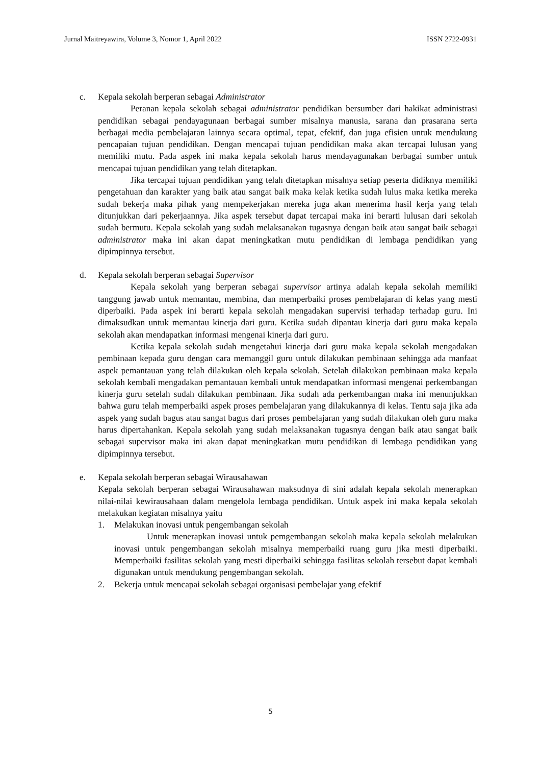Jurnal Maitreyawira, Volume 3, Nomor 1, April 2022 ISSN 2722-0931
c. Kepala sekolah berperan sebagai Administrator
Peranan kepala sekolah sebagai administrator pendidikan bersumber dari hakikat administrasi pendidikan sebagai pendayagunaan berbagai sumber misalnya manusia, sarana dan prasarana serta berbagai media pembelajaran lainnya secara optimal, tepat, efektif, dan juga efisien untuk mendukung pencapaian tujuan pendidikan. Dengan mencapai tujuan pendidikan maka akan tercapai lulusan yang memiliki mutu. Pada aspek ini maka kepala sekolah harus mendayagunakan berbagai sumber untuk mencapai tujuan pendidikan yang telah ditetapkan.
Jika tercapai tujuan pendidikan yang telah ditetapkan misalnya setiap peserta didiknya memiliki pengetahuan dan karakter yang baik atau sangat baik maka kelak ketika sudah lulus maka ketika mereka sudah bekerja maka pihak yang mempekerjakan mereka juga akan menerima hasil kerja yang telah ditunjukkan dari pekerjaannya. Jika aspek tersebut dapat tercapai maka ini berarti lulusan dari sekolah sudah bermutu. Kepala sekolah yang sudah melaksanakan tugasnya dengan baik atau sangat baik sebagai administrator maka ini akan dapat meningkatkan mutu pendidikan di lembaga pendidikan yang dipimpinnya tersebut.
d. Kepala sekolah berperan sebagai Supervisor
Kepala sekolah yang berperan sebagai supervisor artinya adalah kepala sekolah memiliki tanggung jawab untuk memantau, membina, dan memperbaiki proses pembelajaran di kelas yang mesti diperbaiki. Pada aspek ini berarti kepala sekolah mengadakan supervisi terhadap terhadap guru. Ini dimaksudkan untuk memantau kinerja dari guru. Ketika sudah dipantau kinerja dari guru maka kepala sekolah akan mendapatkan informasi mengenai kinerja dari guru.
Ketika kepala sekolah sudah mengetahui kinerja dari guru maka kepala sekolah mengadakan pembinaan kepada guru dengan cara memanggil guru untuk dilakukan pembinaan sehingga ada manfaat aspek pemantauan yang telah dilakukan oleh kepala sekolah. Setelah dilakukan pembinaan maka kepala sekolah kembali mengadakan pemantauan kembali untuk mendapatkan informasi mengenai perkembangan kinerja guru setelah sudah dilakukan pembinaan. Jika sudah ada perkembangan maka ini menunjukkan bahwa guru telah memperbaiki aspek proses pembelajaran yang dilakukannya di kelas. Tentu saja jika ada aspek yang sudah bagus atau sangat bagus dari proses pembelajaran yang sudah dilakukan oleh guru maka harus dipertahankan. Kepala sekolah yang sudah melaksanakan tugasnya dengan baik atau sangat baik sebagai supervisor maka ini akan dapat meningkatkan mutu pendidikan di lembaga pendidikan yang dipimpinnya tersebut.
e. Kepala sekolah berperan sebagai Wirausahawan
Kepala sekolah berperan sebagai Wirausahawan maksudnya di sini adalah kepala sekolah menerapkan nilai-nilai kewirausahaan dalam mengelola lembaga pendidikan. Untuk aspek ini maka kepala sekolah melakukan kegiatan misalnya yaitu
1. Melakukan inovasi untuk pengembangan sekolah
Untuk menerapkan inovasi untuk pemgembangan sekolah maka kepala sekolah melakukan inovasi untuk pengembangan sekolah misalnya memperbaiki ruang guru jika mesti diperbaiki. Memperbaiki fasilitas sekolah yang mesti diperbaiki sehingga fasilitas sekolah tersebut dapat kembali digunakan untuk mendukung pengembangan sekolah.
2. Bekerja untuk mencapai sekolah sebagai organisasi pembelajar yang efektif
5